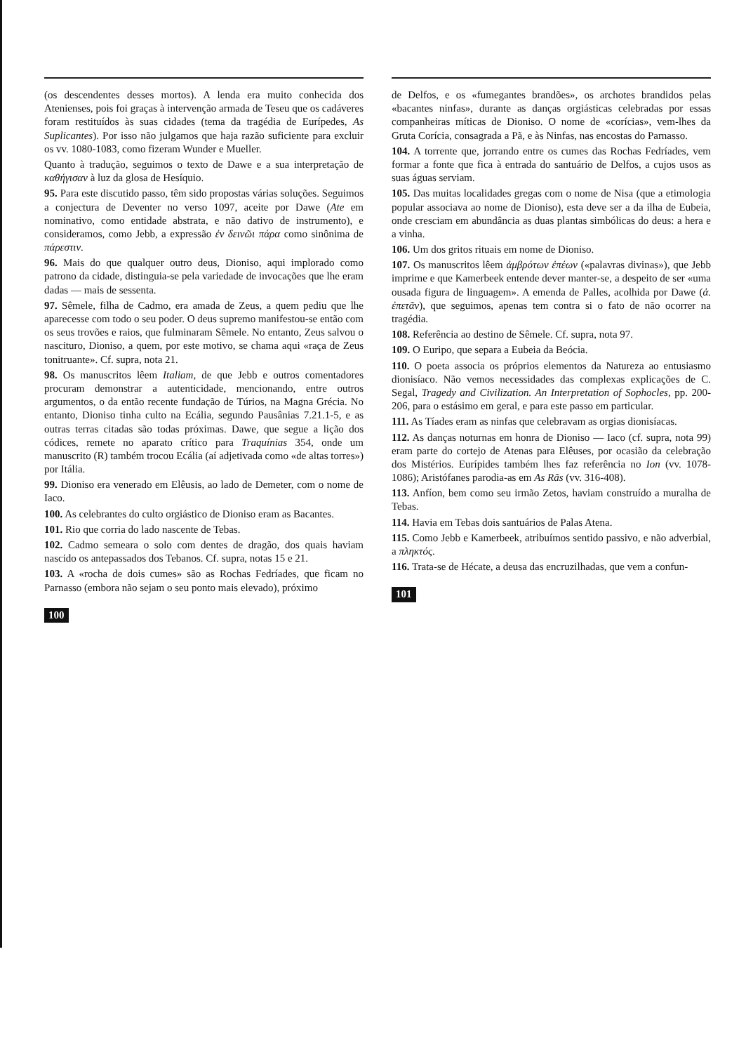(os descendentes desses mortos). A lenda era muito conhecida dos Atenienses, pois foi graças à intervenção armada de Teseu que os cadáveres foram restituídos às suas cidades (tema da tragédia de Eurípedes, As Suplicantes). Por isso não julgamos que haja razão suficiente para excluir os vv. 1080-1083, como fizeram Wunder e Mueller.
Quanto à tradução, seguimos o texto de Dawe e a sua interpretação de καθήγισαν à luz da glosa de Hesíquio.
95. Para este discutido passo, têm sido propostas várias soluções. Seguimos a conjectura de Deventer no verso 1097, aceite por Dawe (Ate em nominativo, como entidade abstrata, e não dativo de instrumento), e consideramos, como Jebb, a expressão ἐν δεινῶι πάρα como sinônima de πάρεστιν.
96. Mais do que qualquer outro deus, Dioniso, aqui implorado como patrono da cidade, distinguia-se pela variedade de invocações que lhe eram dadas — mais de sessenta.
97. Sêmele, filha de Cadmo, era amada de Zeus, a quem pediu que lhe aparecesse com todo o seu poder. O deus supremo manifestou-se então com os seus trovões e raios, que fulminaram Sêmele. No entanto, Zeus salvou o nascituro, Dioniso, a quem, por este motivo, se chama aqui «raça de Zeus tonitruante». Cf. supra, nota 21.
98. Os manuscritos lêem Italiam, de que Jebb e outros comentadores procuram demonstrar a autenticidade, mencionando, entre outros argumentos, o da então recente fundação de Túrios, na Magna Grécia. No entanto, Dioniso tinha culto na Ecália, segundo Pausânias 7.21.1-5, e as outras terras citadas são todas próximas. Dawe, que segue a lição dos códices, remete no aparato crítico para Traquínias 354, onde um manuscrito (R) também trocou Ecália (aí adjetivada como «de altas torres») por Itália.
99. Dioniso era venerado em Elêusis, ao lado de Demeter, com o nome de Iaco.
100. As celebrantes do culto orgiástico de Dioniso eram as Bacantes.
101. Rio que corria do lado nascente de Tebas.
102. Cadmo semeara o solo com dentes de dragão, dos quais haviam nascido os antepassados dos Tebanos. Cf. supra, notas 15 e 21.
103. A «rocha de dois cumes» são as Rochas Fedríades, que ficam no Parnasso (embora não sejam o seu ponto mais elevado), próximo
100
de Delfos, e os «fumegantes brandões», os archotes brandidos pelas «bacantes ninfas», durante as danças orgiásticas celebradas por essas companheiras míticas de Dioniso. O nome de «corícias», vem-lhes da Gruta Corícia, consagrada a Pã, e às Ninfas, nas encostas do Parnasso.
104. A torrente que, jorrando entre os cumes das Rochas Fedríades, vem formar a fonte que fica à entrada do santuário de Delfos, a cujos usos as suas águas serviam.
105. Das muitas localidades gregas com o nome de Nisa (que a etimologia popular associava ao nome de Dioniso), esta deve ser a da ilha de Eubeia, onde cresciam em abundância as duas plantas simbólicas do deus: a hera e a vinha.
106. Um dos gritos rituais em nome de Dioniso.
107. Os manuscritos lêem ἀμβρότων ἐπέων («palavras divinas»), que Jebb imprime e que Kamerbeek entende dever manter-se, a despeito de ser «uma ousada figura de linguagem». A emenda de Palles, acolhida por Dawe (ἀ. ἐπετᾶν), que seguimos, apenas tem contra si o fato de não ocorrer na tragédia.
108. Referência ao destino de Sêmele. Cf. supra, nota 97.
109. O Euripo, que separa a Eubeia da Beócia.
110. O poeta associa os próprios elementos da Natureza ao entusiasmo dionisíaco. Não vemos necessidades das complexas explicações de C. Segal, Tragedy and Civilization. An Interpretation of Sophocles, pp. 200-206, para o estásimo em geral, e para este passo em particular.
111. As Tíades eram as ninfas que celebravam as orgias dionisíacas.
112. As danças noturnas em honra de Dioniso — Iaco (cf. supra, nota 99) eram parte do cortejo de Atenas para Elêuses, por ocasião da celebração dos Mistérios. Eurípides também lhes faz referência no Ion (vv. 1078-1086); Aristófanes parodia-as em As Rãs (vv. 316-408).
113. Anfíon, bem como seu irmão Zetos, haviam construído a muralha de Tebas.
114. Havia em Tebas dois santuários de Palas Atena.
115. Como Jebb e Kamerbeek, atribuímos sentido passivo, e não adverbial, a πληκτός.
116. Trata-se de Hécate, a deusa das encruzilhadas, que vem a confun-
101